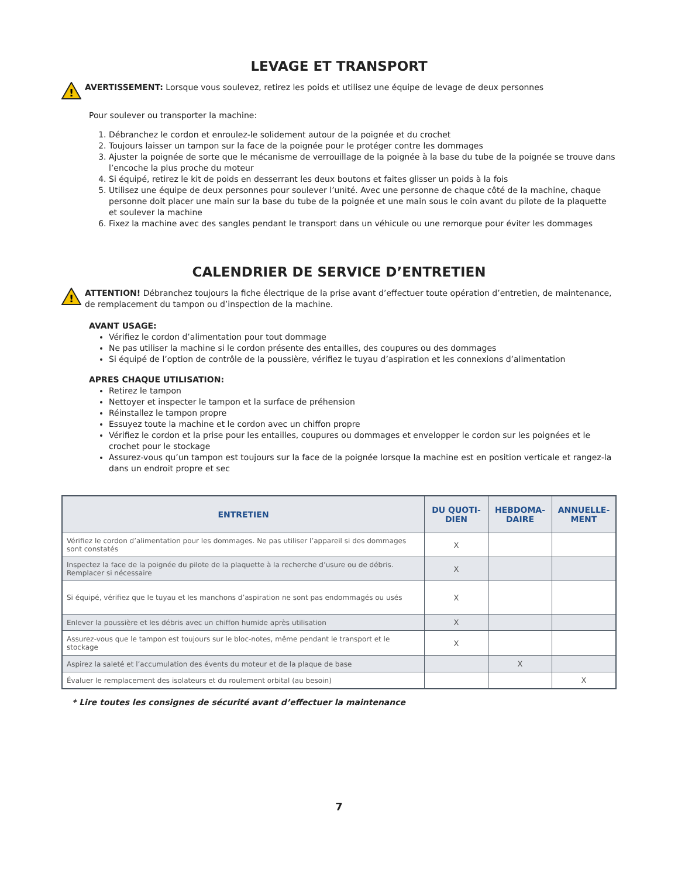LEVAGE ET TRANSPORT
!
AVERTISSEMENT: Lorsque vous soulevez, retirez les poids et utilisez une équipe de levage de deux personnes
Pour soulever ou transporter la machine:
1. Débranchez le cordon et enroulez-le solidement autour de la poignée et du crochet
2. Toujours laisser un tampon sur la face de la poignée pour le protéger contre les dommages
3. Ajuster la poignée de sorte que le mécanisme de verrouillage de la poignée à la base du tube de la poignée se trouve dans l’encoche la plus proche du moteur
4. Si équipé, retirez le kit de poids en desserrant les deux boutons et faites glisser un poids à la fois
5. Utilisez une équipe de deux personnes pour soulever l’unité. Avec une personne de chaque côté de la machine, chaque personne doit placer une main sur la base du tube de la poignée et une main sous le coin avant du pilote de la plaquette et soulever la machine
6. Fixez la machine avec des sangles pendant le transport dans un véhicule ou une remorque pour éviter les dommages
CALENDRIER DE SERVICE D’ENTRETIEN
!
ATTENTION! Débranchez toujours la fiche électrique de la prise avant d’effectuer toute opération d’entretien, de maintenance, de remplacement du tampon ou d’inspection de la machine.
AVANT USAGE:
Vérifiez le cordon d’alimentation pour tout dommage
Ne pas utiliser la machine si le cordon présente des entailles, des coupures ou des dommages
Si équipé de l’option de contrôle de la poussière, vérifiez le tuyau d’aspiration et les connexions d’alimentation
APRES CHAQUE UTILISATION:
Retirez le tampon
Nettoyer et inspecter le tampon et la surface de préhension
Réinstallez le tampon propre
Essuyez toute la machine et le cordon avec un chiffon propre
Vérifiez le cordon et la prise pour les entailles, coupures ou dommages et envelopper le cordon sur les poignées et le crochet pour le stockage
Assurez-vous qu’un tampon est toujours sur la face de la poignée lorsque la machine est en position verticale et rangez-la dans un endroit propre et sec
| ENTRETIEN | DU QUOTI-DIEN | HEBDOMA-DAIRE | ANNUELLE-MENT |
| --- | --- | --- | --- |
| Vérifiez le cordon d’alimentation pour les dommages. Ne pas utiliser l’appareil si des dommages sont constatés | X | | |
| Inspectez la face de la poignée du pilote de la plaquette à la recherche d’usure ou de débris. Remplacer si nécessaire | X | | |
| Si équipé, vérifiez que le tuyau et les manchons d’aspiration ne sont pas endommagés ou usés | X | | |
| Enlever la poussière et les débris avec un chiffon humide après utilisation | X | | |
| Assurez-vous que le tampon est toujours sur le bloc-notes, même pendant le transport et le stockage | X | | |
| Aspirez la saleté et l’accumulation des évents du moteur et de la plaque de base | | X | |
| Évaluer le remplacement des isolateurs et du roulement orbital (au besoin) | | | X |
* Lire toutes les consignes de sécurité avant d’effectuer la maintenance
7